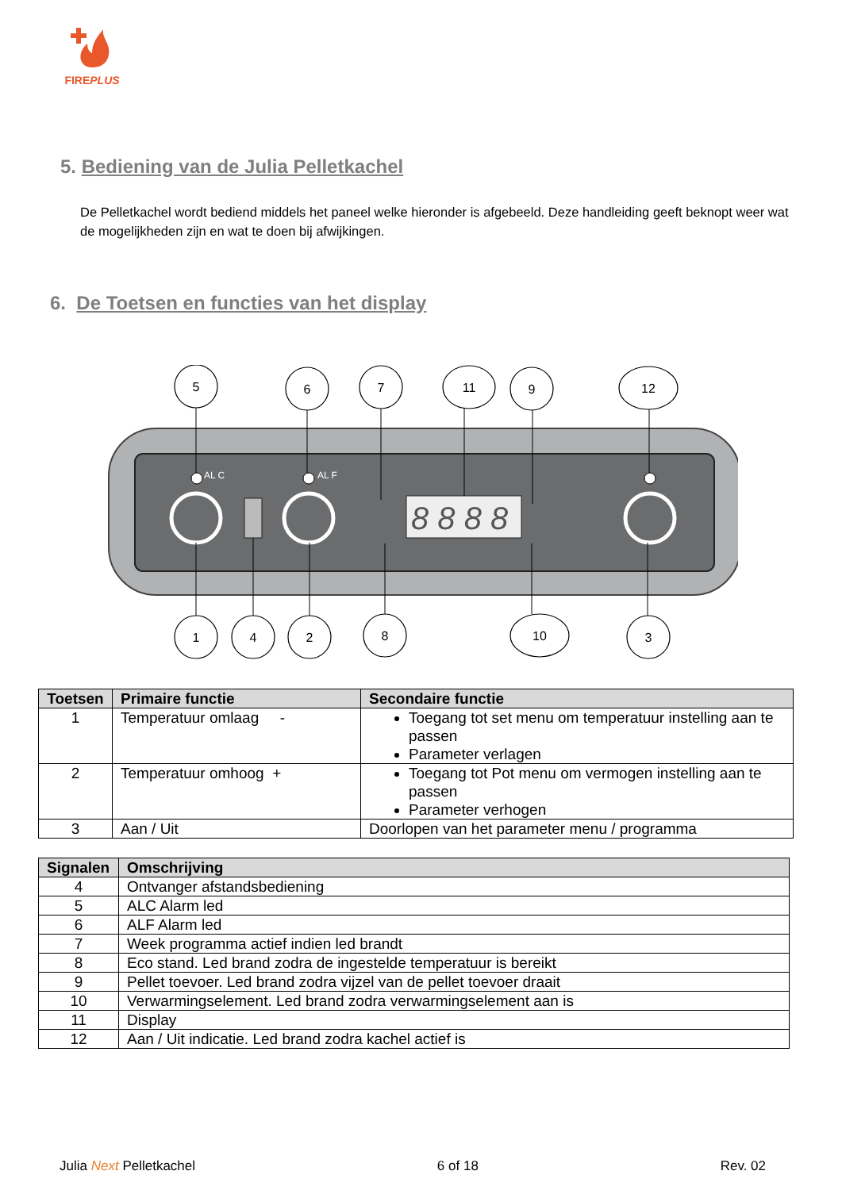FIREPLUS
5. Bediening van de Julia Pelletkachel
De Pelletkachel wordt bediend middels het paneel welke hieronder is afgebeeld. Deze handleiding geeft beknopt weer wat de mogelijkheden zijn en wat te doen bij afwijkingen.
6. De Toetsen en functies van het display
8 8 8 8
AL C
AL F
5
6
7
11
9
12
1
4
2
8
10
3
| Toetsen | Primaire functie | Secondaire functie |
| --- | --- | --- |
| 1 | Temperatuur omlaag - | Toegang tot set menu om temperatuur instelling aan te passen Parameter verlagen |
| 2 | Temperatuur omhoog + | Toegang tot Pot menu om vermogen instelling aan te passen Parameter verhogen |
| 3 | Aan / Uit | Doorlopen van het parameter menu / programma |
| Signalen | Omschrijving |
| --- | --- |
| 4 | Ontvanger afstandsbediening |
| 5 | ALC Alarm led |
| 6 | ALF Alarm led |
| 7 | Week programma actief indien led brandt |
| 8 | Eco stand. Led brand zodra de ingestelde temperatuur is bereikt |
| 9 | Pellet toevoer. Led brand zodra vijzel van de pellet toevoer draait |
| 10 | Verwarmingselement. Led brand zodra verwarmingselement aan is |
| 11 | Display |
| 12 | Aan / Uit indicatie. Led brand zodra kachel actief is |
Julia Next Pelletkachel 6 of 18 Rev. 02